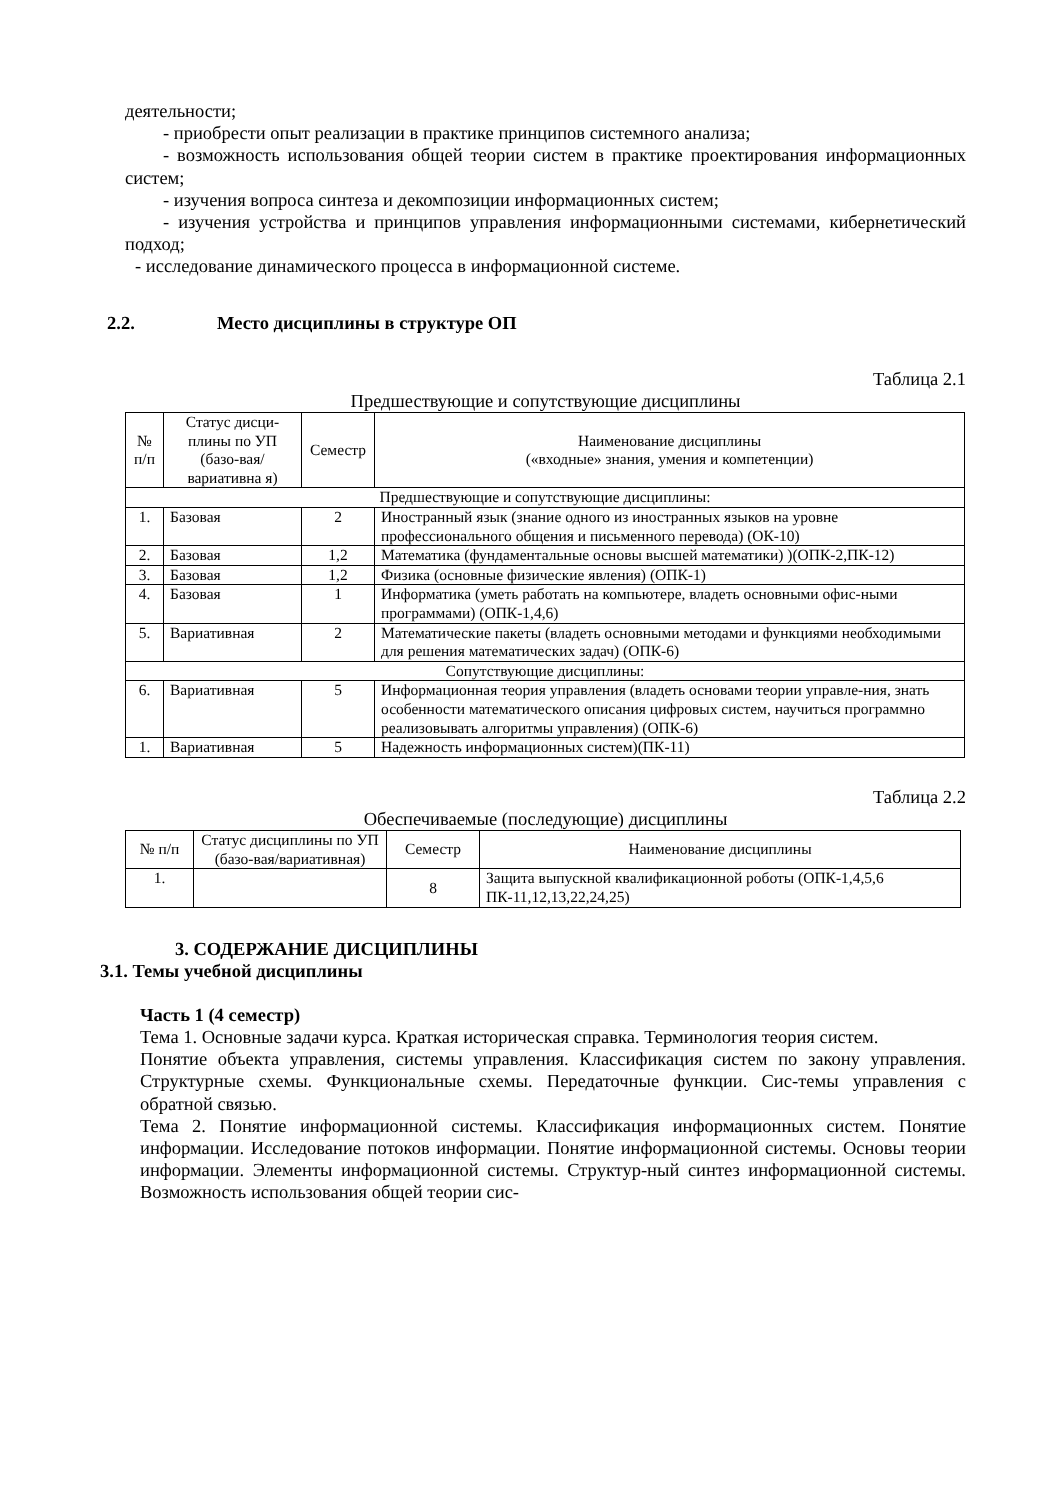деятельности;
- приобрести опыт реализации в практике принципов системного анализа;
- возможность использования общей теории систем в практике проектирования информационных систем;
- изучения вопроса синтеза и декомпозиции информационных систем;
- изучения устройства и принципов управления информационными системами, кибернетический подход;
- исследование динамического процесса в информационной системе.
2.2. Место дисциплины в структуре ОП
Таблица 2.1
Предшествующие и сопутствующие дисциплины
| № п/п | Статус дисци-плины по УП (базо-вая/вариативна я) | Семестр | Наименование дисциплины («входные» знания, умения и компетенции) |
| --- | --- | --- | --- |
| Предшествующие и сопутствующие дисциплины: | | | |
| 1. | Базовая | 2 | Иностранный язык (знание одного из иностранных языков на уровне профессионального общения и письменного перевода) (ОК-10) |
| 2. | Базовая | 1,2 | Математика (фундаментальные основы высшей математики) )(ОПК-2,ПК-12) |
| 3. | Базовая | 1,2 | Физика (основные физические явления) (ОПК-1) |
| 4. | Базовая | 1 | Информатика (уметь работать на компьютере, владеть основными офис-ными программами) (ОПК-1,4,6) |
| 5. | Вариативная | 2 | Математические пакеты (владеть основными методами и функциями необходимыми для решения математических задач) (ОПК-6) |
| Сопутствующие дисциплины: | | | |
| 6. | Вариативная | 5 | Информационная теория управления (владеть основами теории управле-ния, знать особенности математического описания цифровых систем, научиться программно реализовывать алгоритмы управления) (ОПК-6) |
| 1. | Вариативная | 5 | Надежность информационных систем)(ПК-11) |
Таблица 2.2
Обеспечиваемые (последующие) дисциплины
| № п/п | Статус дисциплины по УП (базо-вая/вариативная) | Семестр | Наименование дисциплины |
| --- | --- | --- | --- |
| 1. | | 8 | Защита выпускной квалификационной роботы (ОПК-1,4,5,6 ПК-11,12,13,22,24,25) |
3. СОДЕРЖАНИЕ ДИСЦИПЛИНЫ
3.1. Темы учебной дисциплины
Часть 1 (4 семестр)
Тема 1. Основные задачи курса. Краткая историческая справка. Терминология теория систем.
Понятие объекта управления, системы управления. Классификация систем по закону управления. Структурные схемы. Функциональные схемы. Передаточные функции. Сис-темы управления с обратной связью.
Тема 2. Понятие информационной системы. Классификация информационных систем. Понятие информации. Исследование потоков информации. Понятие информационной системы. Основы теории информации. Элементы информационной системы. Структур-ный синтез информационной системы. Возможность использования общей теории сис-